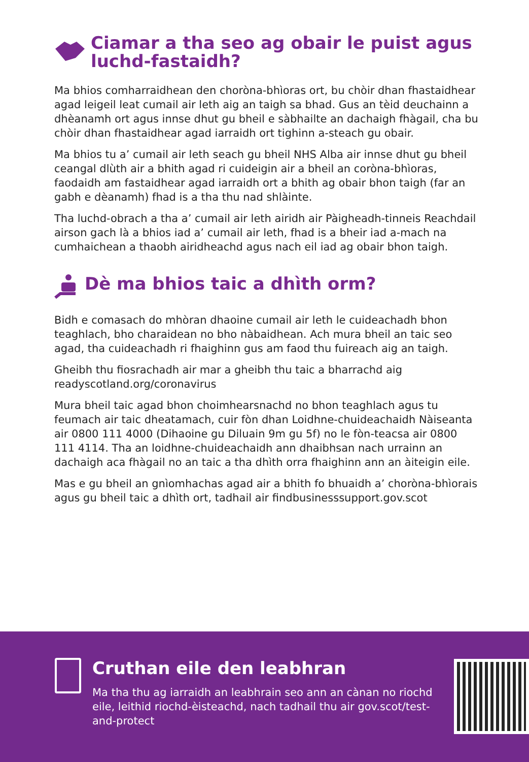Ciamar a tha seo ag obair le puist agus luchd-fastaidh?
Ma bhios comharraidhean den choròna-bhìoras ort, bu chòir dhan fhastaidhear agad leigeil leat cumail air leth aig an taigh sa bhad. Gus an tèid deuchainn a dhèanamh ort agus innse dhut gu bheil e sàbhailte an dachaigh fhàgail, cha bu chòir dhan fhastaidhear agad iarraidh ort tighinn a-steach gu obair.
Ma bhios tu a’ cumail air leth seach gu bheil NHS Alba air innse dhut gu bheil ceangal dlùth air a bhith agad ri cuideigin air a bheil an coròna-bhìoras, faodaidh am fastaidhear agad iarraidh ort a bhith ag obair bhon taigh (far an gabh e dèanamh) fhad is a tha thu nad shlàinte.
Tha luchd-obrach a tha a’ cumail air leth airidh air Pàigheadh-tinneis Reachdail airson gach là a bhios iad a’ cumail air leth, fhad is a bheir iad a-mach na cumhaichean a thaobh airidheachd agus nach eil iad ag obair bhon taigh.
Dè ma bhios taic a dhìth orm?
Bidh e comasach do mhòran dhaoine cumail air leth le cuideachadh bhon teaghlach, bho charaidean no bho nàbaidhean. Ach mura bheil an taic seo agad, tha cuideachadh ri fhaighinn gus am faod thu fuireach aig an taigh.
Gheibh thu fiosrachadh air mar a gheibh thu taic a bharrachd aig readyscotland.org/coronavirus
Mura bheil taic agad bhon choimhearsnachd no bhon teaghlach agus tu feumach air taic dheatamach, cuir fòn dhan Loidhne-chuideachaidh Nàiseanta air 0800 111 4000 (Dihaoine gu Diluain 9m gu 5f) no le fòn-teacsa air 0800 111 4114. Tha an loidhne-chuideachaidh ann dhaibhsan nach urrainn an dachaigh aca fhàgail no an taic a tha dhìth orra fhaighinn ann an àiteigin eile.
Mas e gu bheil an gnìomhachas agad air a bhith fo bhuaidh a’ choròna-bhìorais agus gu bheil taic a dhìth ort, tadhail air findbusinesssupport.gov.scot
Cruthan eile den leabhran
Ma tha thu ag iarraidh an leabhrain seo ann an cànan no riochd eile, leithid riochd-èisteachd, nach tadhail thu air gov.scot/test-and-protect